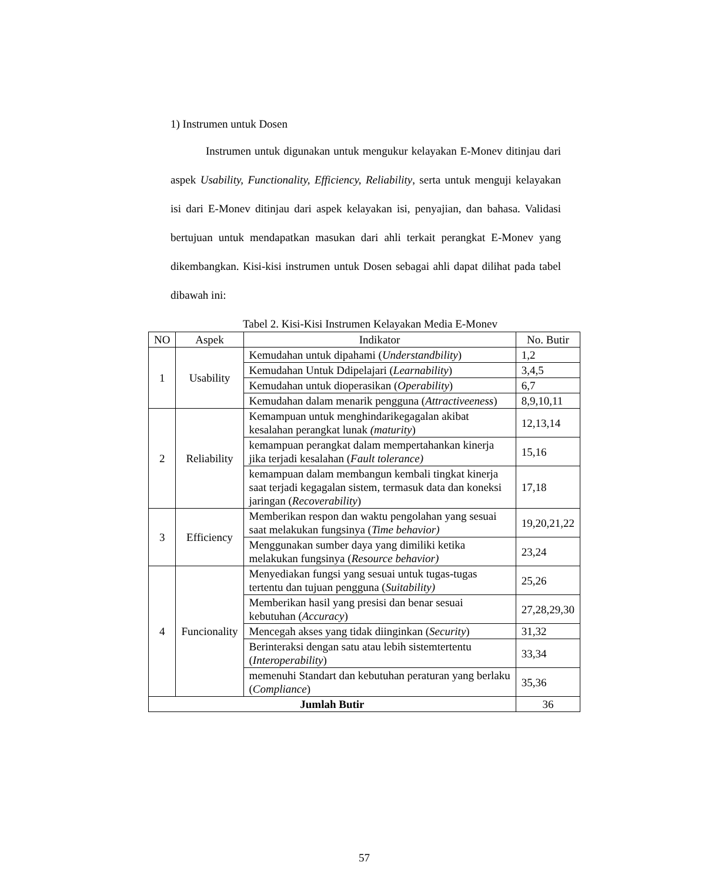1) Instrumen untuk Dosen
Instrumen untuk digunakan untuk mengukur kelayakan E-Monev ditinjau dari aspek Usability, Functionality, Efficiency, Reliability, serta untuk menguji kelayakan isi dari E-Monev ditinjau dari aspek kelayakan isi, penyajian, dan bahasa. Validasi bertujuan untuk mendapatkan masukan dari ahli terkait perangkat E-Monev yang dikembangkan. Kisi-kisi instrumen untuk Dosen sebagai ahli dapat dilihat pada tabel dibawah ini:
Tabel 2. Kisi-Kisi Instrumen Kelayakan Media E-Monev
| NO | Aspek | Indikator | No. Butir |
| --- | --- | --- | --- |
| 1 | Usability | Kemudahan untuk dipahami ( Understandbility ) | 1,2 |
| | | Kemudahan Untuk Ddipelajari ( Learnability ) | 3,4,5 |
| | | Kemudahan untuk dioperasikan ( Operability ) | 6,7 |
| | | Kemudahan dalam menarik pengguna ( Attractiveeness ) | 8,9,10,11 |
| 2 | Reliability | Kemampuan untuk menghindarikegagalan akibat kesalahan perangkat lunak (maturity ) | 12,13,14 |
| | | kemampuan perangkat dalam mempertahankan kinerja jika terjadi kesalahan ( Fault tolerance) | 15,16 |
| | | kemampuan dalam membangun kembali tingkat kinerja saat terjadi kegagalan sistem, termasuk data dan koneksi jaringan ( Recoverability ) | 17,18 |
| 3 | Efficiency | Memberikan respon dan waktu pengolahan yang sesuai saat melakukan fungsinya ( Time behavior) | 19,20,21,22 |
| | | Menggunakan sumber daya yang dimiliki ketika melakukan fungsinya ( Resource behavior) | 23,24 |
| 4 | Funcionality | Menyediakan fungsi yang sesuai untuk tugas-tugas tertentu dan tujuan pengguna ( Suitability) | 25,26 |
| | | Memberikan hasil yang presisi dan benar sesuai kebutuhan ( Accuracy ) | 27,28,29,30 |
| | | Mencegah akses yang tidak diinginkan ( Security ) | 31,32 |
| | | Berinteraksi dengan satu atau lebih sistemtertentu ( Interoperability ) | 33,34 |
| | | memenuhi Standart dan kebutuhan peraturan yang berlaku ( Compliance ) | 35,36 |
| Jumlah Butir | | | 36 |
57